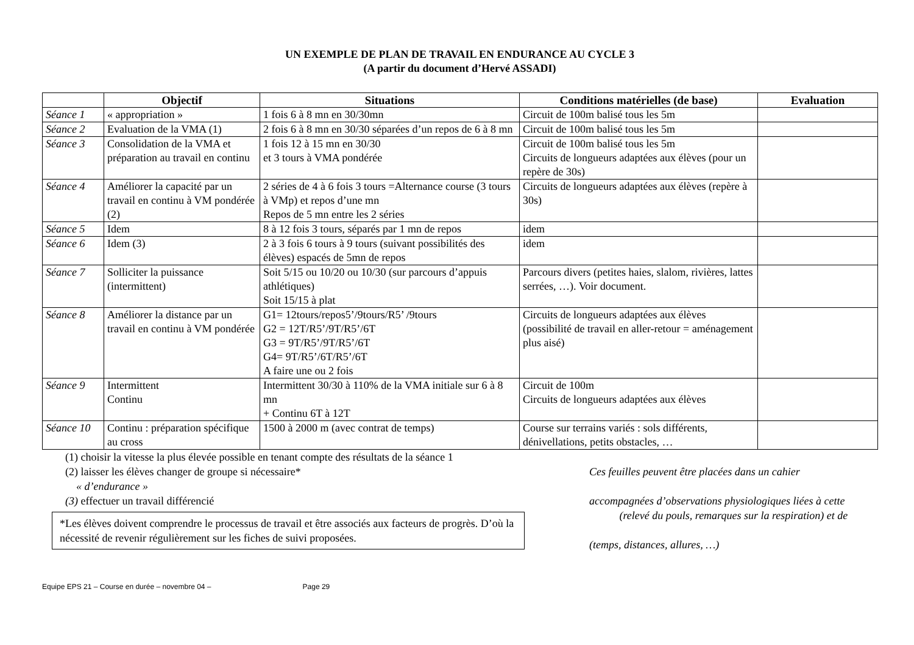UN EXEMPLE DE PLAN DE TRAVAIL EN ENDURANCE AU CYCLE 3
(A partir du document d’Hervé ASSADI)
| | Objectif | Situations | Conditions matérielles (de base) | Evaluation |
| --- | --- | --- | --- | --- |
| Séance 1 | « appropriation » | 1 fois 6 à 8 mn en 30/30mn | Circuit de 100m balisé tous les 5m | |
| Séance 2 | Evaluation de la VMA (1) | 2 fois 6 à 8 mn en 30/30 séparées d’un repos de 6 à 8 mn | Circuit de 100m balisé tous les 5m | |
| Séance 3 | Consolidation de la VMA et préparation au travail en continu | 1 fois 12 à 15 mn en 30/30 et 3 tours à VMA pondérée | Circuit de 100m balisé tous les 5m Circuits de longueurs adaptées aux élèves (pour un repère de 30s) | |
| Séance 4 | Améliorer la capacité par un travail en continu à VM pondérée (2) | 2 séries de 4 à 6 fois 3 tours =Alternance course (3 tours à VMp) et repos d’une mn Repos de 5 mn entre les 2 séries | Circuits de longueurs adaptées aux élèves (repère à 30s) | |
| Séance 5 | Idem | 8 à 12 fois 3 tours, séparés par 1 mn de repos | idem | |
| Séance 6 | Idem (3) | 2 à 3 fois 6 tours à 9 tours (suivant possibilités des élèves) espacés de 5mn de repos | idem | |
| Séance 7 | Solliciter la puissance (intermittent) | Soit 5/15 ou 10/20 ou 10/30 (sur parcours d’appuis athlétiques) Soit 15/15 à plat | Parcours divers (petites haies, slalom, rivières, lattes serrées, …). Voir document. | |
| Séance 8 | Améliorer la distance par un travail en continu à VM pondérée | G1= 12tours/repos5’/9tours/R5’ /9tours G2 = 12T/R5’/9T/R5’/6T G3 = 9T/R5’/9T/R5’/6T G4= 9T/R5’/6T/R5’/6T A faire une ou 2 fois | Circuits de longueurs adaptées aux élèves (possibilité de travail en aller-retour = aménagement plus aisé) | |
| Séance 9 | Intermittent Continu | Intermittent 30/30 à 110% de la VMA initiale sur 6 à 8 mn + Continu 6T à 12T | Circuit de 100m Circuits de longueurs adaptées aux élèves | |
| Séance 10 | Continu : préparation spécifique au cross | 1500 à 2000 m (avec contrat de temps) | Course sur terrains variés : sols différents, dénivellations, petits obstacles, … | |
(1) choisir la vitesse la plus élevée possible en tenant compte des résultats de la séance 1
(2) laisser les élèves changer de groupe si nécessaire*
« d’endurance »
(3) effectuer un travail différencié
*Les élèves doivent comprendre le processus de travail et être associés aux facteurs de progrès. D’où la nécessité de revenir régulièrement sur les fiches de suivi proposées.
Ces feuilles peuvent être placées dans un cahier
accompagnées d’observations physiologiques liées à cette
(relevé du pouls, remarques sur la respiration) et de
(temps, distances, allures, …)
Equipe EPS 21 – Course en durée – novembre 04 – Page 29